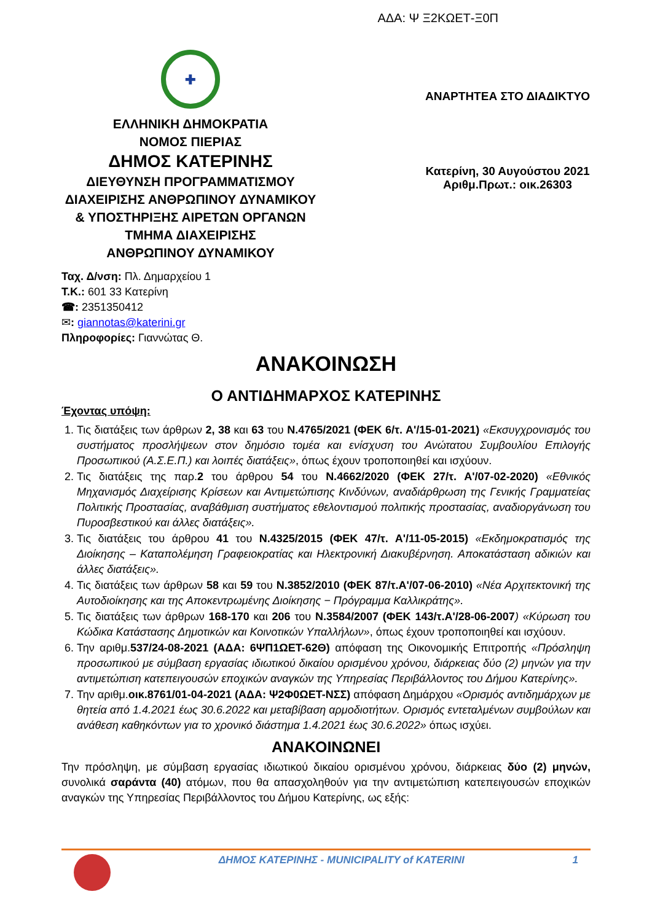ΑΔΑ: Ψ Ξ2ΚΩΕΤ-Ξ0Π
✚
ΕΛΛΗΝΙΚΗ ΔΗΜΟΚΡΑΤΙΑ
ΝΟΜΟΣ ΠΙΕΡΙΑΣ
ΔΗΜΟΣ ΚΑΤΕΡΙΝΗΣ
ΔΙΕΥΘΥΝΣΗ ΠΡΟΓΡΑΜΜΑΤΙΣΜΟΥ
ΔΙΑΧΕΙΡΙΣΗΣ ΑΝΘΡΩΠΙΝΟΥ ΔΥΝΑΜΙΚΟΥ
& ΥΠΟΣΤΗΡΙΞΗΣ ΑΙΡΕΤΩΝ ΟΡΓΑΝΩΝ
ΤΜΗΜΑ ΔΙΑΧΕΙΡΙΣΗΣ
ΑΝΘΡΩΠΙΝΟΥ ΔΥΝΑΜΙΚΟΥ
ΑΝΑΡΤΗΤΕΑ ΣΤΟ ΔΙΑΔΙΚΤΥΟ
Κατερίνη, 30 Αυγούστου 2021
Αριθμ.Πρωτ.: οικ.26303
Ταχ. Δ/νση: Πλ. Δημαρχείου 1
Τ.Κ.: 601 33 Κατερίνη
☎: 2351350412
✉: giannotas@katerini.gr
Πληροφορίες: Γιαννώτας Θ.
ΑΝΑΚΟΙΝΩΣΗ
Ο ΑΝΤΙΔΗΜΑΡΧΟΣ ΚΑΤΕΡΙΝΗΣ
Έχοντας υπόψη:
1. Τις διατάξεις των άρθρων 2, 38 και 63 του Ν.4765/2021 (ΦΕΚ 6/τ. Α'/15-01-2021) «Εκσυγχρονισμός του συστήματος προσλήψεων στον δημόσιο τομέα και ενίσχυση του Ανώτατου Συμβουλίου Επιλογής Προσωπικού (Α.Σ.Ε.Π.) και λοιπές διατάξεις», όπως έχουν τροποποιηθεί και ισχύουν.
2. Τις διατάξεις της παρ.2 του άρθρου 54 του Ν.4662/2020 (ΦΕΚ 27/τ. Α'/07-02-2020) «Εθνικός Μηχανισμός Διαχείρισης Κρίσεων και Αντιμετώπισης Κινδύνων, αναδιάρθρωση της Γενικής Γραμματείας Πολιτικής Προστασίας, αναβάθμιση συστήματος εθελοντισμού πολιτικής προστασίας, αναδιοργάνωση του Πυροσβεστικού και άλλες διατάξεις».
3. Τις διατάξεις του άρθρου 41 του Ν.4325/2015 (ΦΕΚ 47/τ. Α'/11-05-2015) «Εκδημοκρατισμός της Διοίκησης – Καταπολέμηση Γραφειοκρατίας και Ηλεκτρονική Διακυβέρνηση. Αποκατάσταση αδικιών και άλλες διατάξεις».
4. Τις διατάξεις των άρθρων 58 και 59 του Ν.3852/2010 (ΦΕΚ 87/τ.Α'/07-06-2010) «Νέα Αρχιτεκτονική της Αυτοδιοίκησης και της Αποκεντρωμένης Διοίκησης − Πρόγραμμα Καλλικράτης».
5. Τις διατάξεις των άρθρων 168-170 και 206 του Ν.3584/2007 (ΦΕΚ 143/τ.Α'/28-06-2007) «Κύρωση του Κώδικα Κατάστασης Δημοτικών και Κοινοτικών Υπαλλήλων», όπως έχουν τροποποιηθεί και ισχύουν.
6. Την αριθμ.537/24-08-2021 (ΑΔΑ: 6ΨΠ1ΩΕΤ-62Θ) απόφαση της Οικονομικής Επιτροπής «Πρόσληψη προσωπικού με σύμβαση εργασίας ιδιωτικού δικαίου ορισμένου χρόνου, διάρκειας δύο (2) μηνών για την αντιμετώπιση κατεπειγουσών εποχικών αναγκών της Υπηρεσίας Περιβάλλοντος του Δήμου Κατερίνης».
7. Την αριθμ.οικ.8761/01-04-2021 (ΑΔΑ: Ψ2Φ0ΩΕΤ-ΝΣΣ) απόφαση Δημάρχου «Ορισμός αντιδημάρχων με θητεία από 1.4.2021 έως 30.6.2022 και μεταβίβαση αρμοδιοτήτων. Ορισμός εντεταλμένων συμβούλων και ανάθεση καθηκόντων για το χρονικό διάστημα 1.4.2021 έως 30.6.2022» όπως ισχύει.
ΑΝΑΚΟΙΝΩΝΕΙ
Την πρόσληψη, με σύμβαση εργασίας ιδιωτικού δικαίου ορισμένου χρόνου, διάρκειας δύο (2) μηνών, συνολικά σαράντα (40) ατόμων, που θα απασχοληθούν για την αντιμετώπιση κατεπειγουσών εποχικών αναγκών της Υπηρεσίας Περιβάλλοντος του Δήμου Κατερίνης, ως εξής:
ΔΗΜΟΣ ΚΑΤΕΡΙΝΗΣ - MUNICIPALITY of KATERINI 1